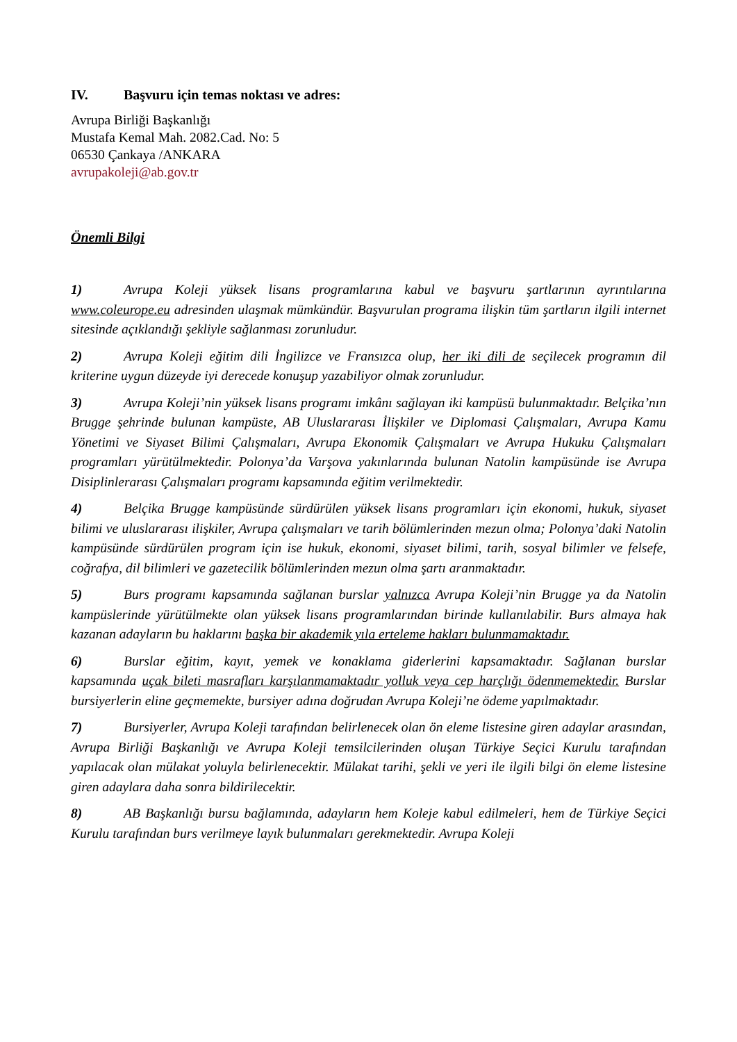IV. Başvuru için temas noktası ve adres:
Avrupa Birliği Başkanlığı
Mustafa Kemal Mah. 2082.Cad. No: 5
06530 Çankaya /ANKARA
avrupakoleji@ab.gov.tr
Önemli Bilgi
1) Avrupa Koleji yüksek lisans programlarına kabul ve başvuru şartlarının ayrıntılarına www.coleurope.eu adresinden ulaşmak mümkündür. Başvurulan programa ilişkin tüm şartların ilgili internet sitesinde açıklandığı şekliyle sağlanması zorunludur.
2) Avrupa Koleji eğitim dili İngilizce ve Fransızca olup, her iki dili de seçilecek programın dil kriterine uygun düzeyde iyi derecede konuşup yazabiliyor olmak zorunludur.
3) Avrupa Koleji’nin yüksek lisans programı imkânı sağlayan iki kampüsü bulunmaktadır. Belçika’nın Brugge şehrinde bulunan kampüste, AB Uluslararası İlişkiler ve Diplomasi Çalışmaları, Avrupa Kamu Yönetimi ve Siyaset Bilimi Çalışmaları, Avrupa Ekonomik Çalışmaları ve Avrupa Hukuku Çalışmaları programları yürütülmektedir. Polonya’da Varşova yakınlarında bulunan Natolin kampüsünde ise Avrupa Disiplinlerarası Çalışmaları programı kapsamında eğitim verilmektedir.
4) Belçika Brugge kampüsünde sürdürülen yüksek lisans programları için ekonomi, hukuk, siyaset bilimi ve uluslararası ilişkiler, Avrupa çalışmaları ve tarih bölümlerinden mezun olma; Polonya’daki Natolin kampüsünde sürdürülen program için ise hukuk, ekonomi, siyaset bilimi, tarih, sosyal bilimler ve felsefe, coğrafya, dil bilimleri ve gazetecilik bölümlerinden mezun olma şartı aranmaktadır.
5) Burs programı kapsamında sağlanan burslar yalnızca Avrupa Koleji’nin Brugge ya da Natolin kampüslerinde yürütülmekte olan yüksek lisans programlarından birinde kullanılabilir. Burs almaya hak kazanan adayların bu haklarını başka bir akademik yıla erteleme hakları bulunmamaktadır.
6) Burslar eğitim, kayıt, yemek ve konaklama giderlerini kapsamaktadır. Sağlanan burslar kapsamında uçak bileti masrafları karşılanmamaktadır yolluk veya cep harçlığı ödenmemektedir. Burslar bursiyerlerin eline geçmemekte, bursiyer adına doğrudan Avrupa Koleji’ne ödeme yapılmaktadır.
7) Bursiyerler, Avrupa Koleji tarafından belirlenecek olan ön eleme listesine giren adaylar arasından, Avrupa Birliği Başkanlığı ve Avrupa Koleji temsilcilerinden oluşan Türkiye Seçici Kurulu tarafından yapılacak olan mülakat yoluyla belirlenecektir. Mülakat tarihi, şekli ve yeri ile ilgili bilgi ön eleme listesine giren adaylara daha sonra bildirilecektir.
8) AB Başkanlığı bursu bağlamında, adayların hem Koleje kabul edilmeleri, hem de Türkiye Seçici Kurulu tarafından burs verilmeye layık bulunmaları gerekmektedir. Avrupa Koleji